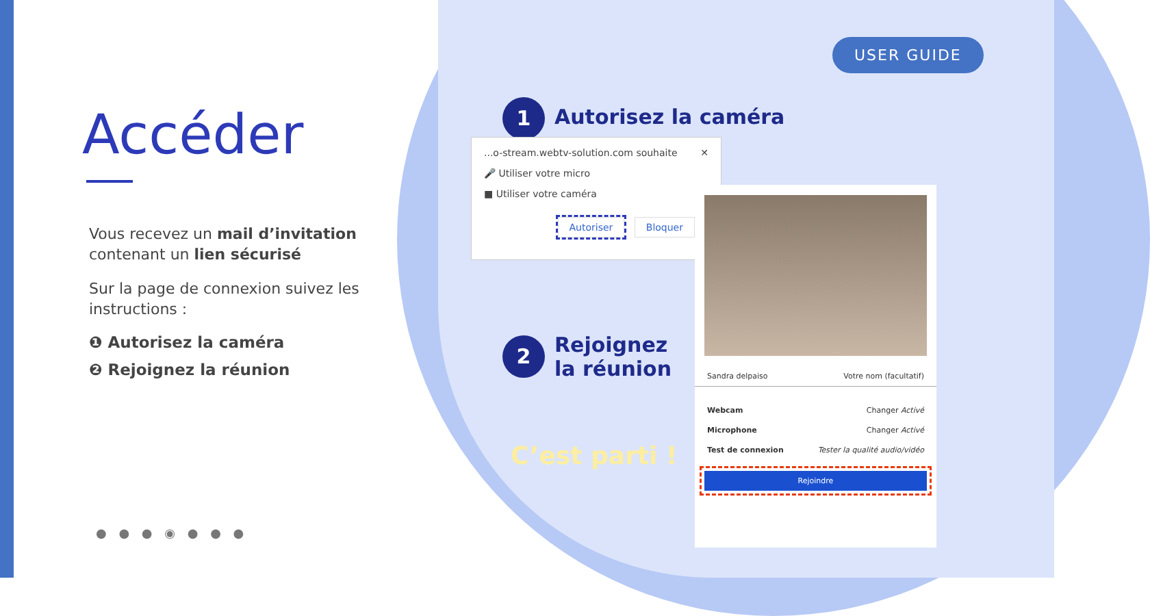Accéder
Vous recevez un mail d’invitation contenant un lien sécurisé
Sur la page de connexion suivez les instructions :
❶ Autorisez la caméra
❷ Rejoignez la réunion
● ● ● ◉ ● ● ●
USER GUIDE
1 Autorisez la caméra
...o-stream.webtv-solution.com souhaite ✕
🎤 Utiliser votre micro
■ Utiliser votre caméra
Autoriser Bloquer
2 Rejoignez
la réunion
C’est parti !
Sandra delpaiso Votre nom (facultatif)
Webcam Changer Activé
Microphone Changer Activé
Test de connexion Tester la qualité audio/vidéo
Rejoindre